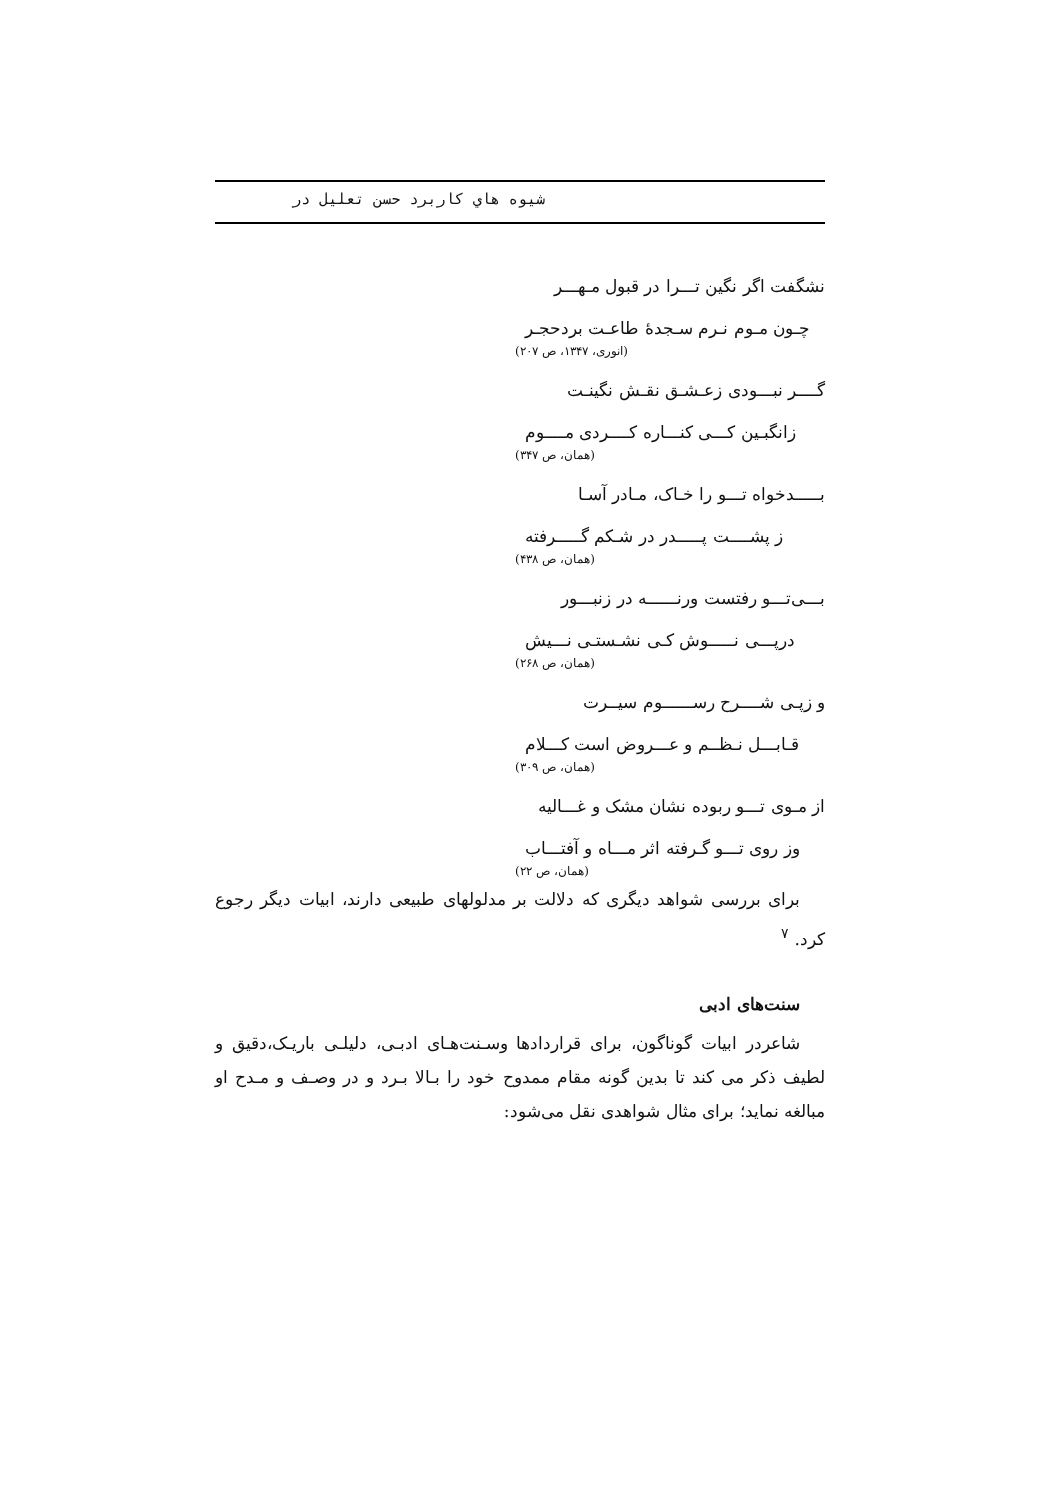شیوه هاي کاربرد حسن تعلیل در
نشگفت اگر نگین تـــرا در قبول مـهـــر
چـون مـوم نـرم سـجدهٔ طاعـت بردحجـر
(انوری، ۱۳۴۷، ص ۲۰۷)
گــــر نبـــودی زعـشـق نقـش نگینـت
زانگبـین کـــی کنـــاره کــــردی مــــوم
(همان، ص ۳۴۷)
بـــــدخواه تـــو را خـاک، مـادر آسـا
ز پشــــت پـــــدر در شـکم گـــــرفته
(همان، ص ۴۳۸)
بـــی‌تـــو رفتست ورنــــــه در زنبـــور
درپـــی نـــــوش کـی نشـستـی نـــیش
(همان، ص ۲۶۸)
و زپـی شــــرح رســــــوم سیــرت
قـابـــل نـظــم و عـــروض است کـــلام
(همان، ص ۳۰۹)
از مـوی تـــو ربوده نشان مشک و غـــالیه
وز روی تـــو گـرفته اثر مـــاه و آفتـــاب
(همان، ص ۲۲)
برای بررسی شواهد دیگری که دلالت بر مدلولهای طبیعی دارند، ابیات دیگر رجوع کرد. <sup>۷</sup>
سنت‌های ادبی
شاعردر ابیات گوناگون، برای قراردادها وسـنت‌هـای ادبـی، دلیلـی باریـک،دقیق و لطیف ذکر می کند تا بدین گونه مقام ممدوح خود را بـالا بـرد و در وصـف و مـدح او مبالغه نماید؛ برای مثال شواهدی نقل می‌شود: